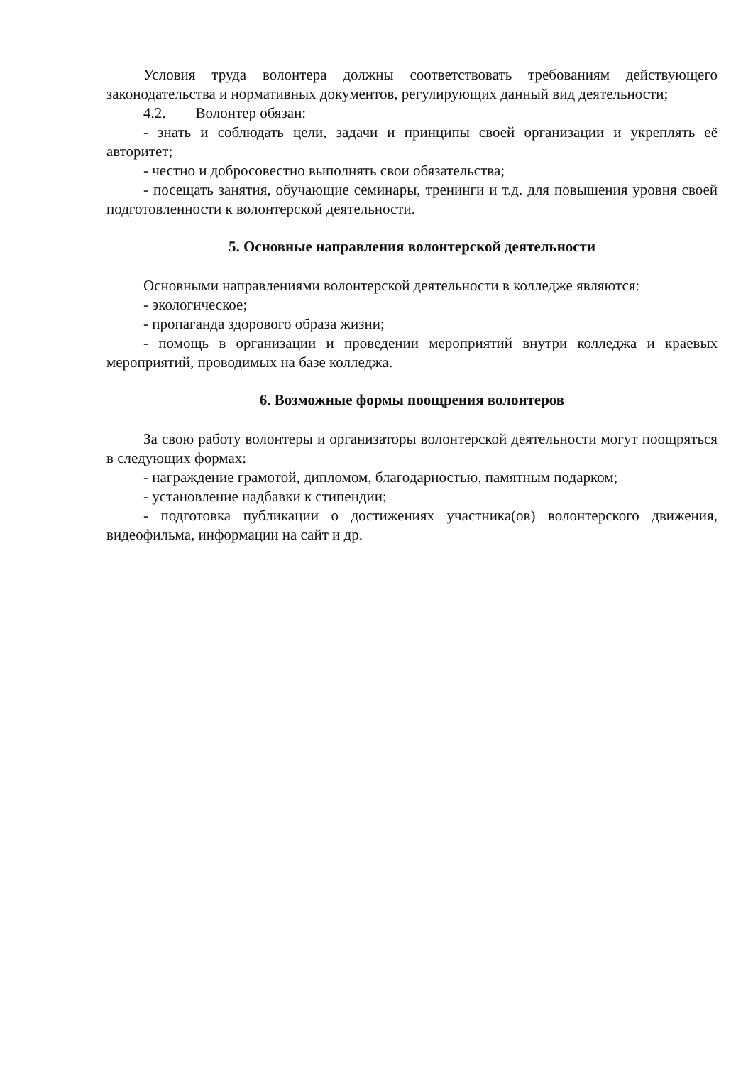Условия труда волонтера должны соответствовать требованиям действующего законодательства и нормативных документов, регулирующих данный вид деятельности;
4.2. Волонтер обязан:
- знать и соблюдать цели, задачи и принципы своей организации и укреплять её авторитет;
- честно и добросовестно выполнять свои обязательства;
- посещать занятия, обучающие семинары, тренинги и т.д. для повышения уровня своей подготовленности к волонтерской деятельности.
5. Основные направления волонтерской деятельности
Основными направлениями волонтерской деятельности в колледже являются:
- экологическое;
- пропаганда здорового образа жизни;
- помощь в организации и проведении мероприятий внутри колледжа и краевых мероприятий, проводимых на базе колледжа.
6. Возможные формы поощрения волонтеров
За свою работу волонтеры и организаторы волонтерской деятельности могут поощряться в следующих формах:
- награждение грамотой, дипломом, благодарностью, памятным подарком;
- установление надбавки к стипендии;
- подготовка публикации о достижениях участника(ов) волонтерского движения, видеофильма, информации на сайт и др.